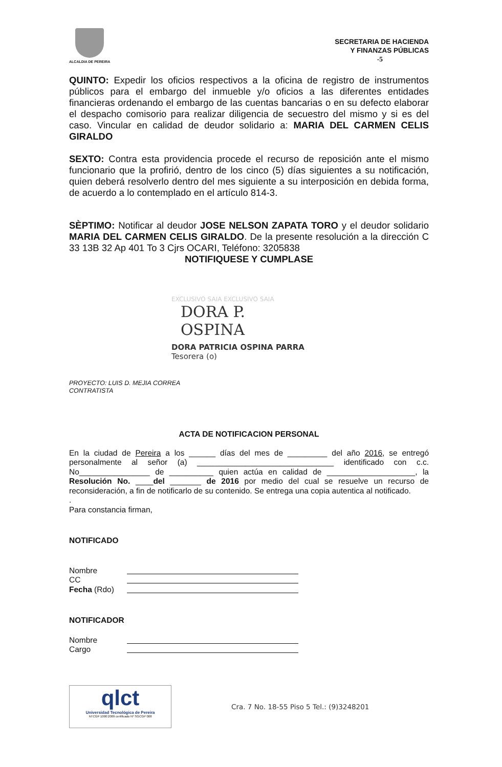ALCALDIA DE PEREIRA
SECRETARIA DE HACIENDA
Y FINANZAS PÚBLICAS
-5
QUINTO: Expedir los oficios respectivos a la oficina de registro de instrumentos públicos para el embargo del inmueble y/o oficios a las diferentes entidades financieras ordenando el embargo de las cuentas bancarias o en su defecto elaborar el despacho comisorio para realizar diligencia de secuestro del mismo y si es del caso. Vincular en calidad de deudor solidario a: MARIA DEL CARMEN CELIS GIRALDO
SEXTO: Contra esta providencia procede el recurso de reposición ante el mismo funcionario que la profirió, dentro de los cinco (5) días siguientes a su notificación, quien deberá resolverlo dentro del mes siguiente a su interposición en debida forma, de acuerdo a lo contemplado en el artículo 814-3.
SÈPTIMO: Notificar al deudor JOSE NELSON ZAPATA TORO y el deudor solidario MARIA DEL CARMEN CELIS GIRALDO. De la presente resolución a la dirección C 33 13B 32 Ap 401 To 3 Cjrs OCARI, Teléfono: 3205838
NOTIFIQUESE Y CUMPLASE
EXCLUSIVO SAIA EXCLUSIVO SAIA
DORA P. OSPINA
DORA PATRICIA OSPINA PARRA
Tesorera (o)
PROYECTO: LUIS D. MEJIA CORREA
CONTRATISTA
ACTA DE NOTIFICACION PERSONAL
En la ciudad de Pereira a los ______ días del mes de _________ del año 2016, se entregó personalmente al señor (a) _______________________________ identificado con c.c. No________________ de __________ quien actúa en calidad de ____________________, la Resolución No. ____del _______ de 2016 por medio del cual se resuelve un recurso de reconsideración, a fin de notificarlo de su contenido. Se entrega una copia autentica al notificado.
.
Para constancia firman,
NOTIFICADO
Nombre
CC
Fecha (Rdo)
NOTIFICADOR
Nombre
Cargo
qlct
Universidad Tecnológica de Pereira
NTCGP 1000:2009 certificado Nº SGCGP 008
Cra. 7 No. 18-55 Piso 5 Tel.: (9)3248201